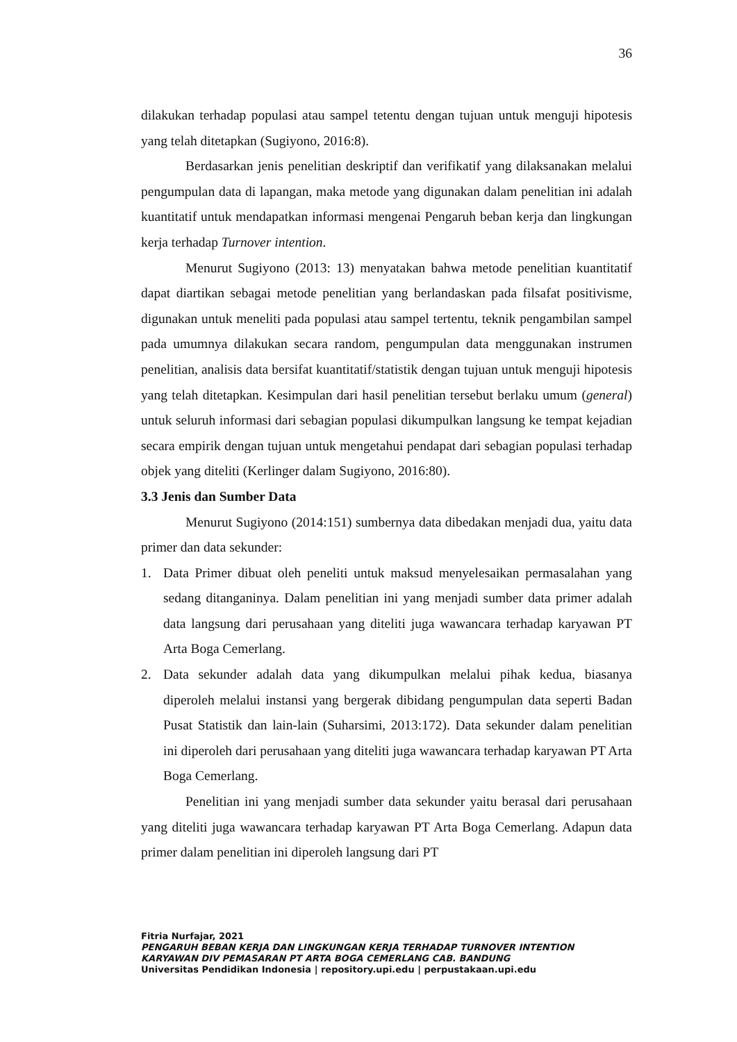36
dilakukan terhadap populasi atau sampel tetentu dengan tujuan untuk menguji hipotesis yang telah ditetapkan (Sugiyono, 2016:8).
Berdasarkan jenis penelitian deskriptif dan verifikatif yang dilaksanakan melalui pengumpulan data di lapangan, maka metode yang digunakan dalam penelitian ini adalah kuantitatif untuk mendapatkan informasi mengenai Pengaruh beban kerja dan lingkungan kerja terhadap Turnover intention.
Menurut Sugiyono (2013: 13) menyatakan bahwa metode penelitian kuantitatif dapat diartikan sebagai metode penelitian yang berlandaskan pada filsafat positivisme, digunakan untuk meneliti pada populasi atau sampel tertentu, teknik pengambilan sampel pada umumnya dilakukan secara random, pengumpulan data menggunakan instrumen penelitian, analisis data bersifat kuantitatif/statistik dengan tujuan untuk menguji hipotesis yang telah ditetapkan. Kesimpulan dari hasil penelitian tersebut berlaku umum (general) untuk seluruh informasi dari sebagian populasi dikumpulkan langsung ke tempat kejadian secara empirik dengan tujuan untuk mengetahui pendapat dari sebagian populasi terhadap objek yang diteliti (Kerlinger dalam Sugiyono, 2016:80).
3.3 Jenis dan Sumber Data
Menurut Sugiyono (2014:151) sumbernya data dibedakan menjadi dua, yaitu data primer dan data sekunder:
1. Data Primer dibuat oleh peneliti untuk maksud menyelesaikan permasalahan yang sedang ditanganinya. Dalam penelitian ini yang menjadi sumber data primer adalah data langsung dari perusahaan yang diteliti juga wawancara terhadap karyawan PT Arta Boga Cemerlang.
2. Data sekunder adalah data yang dikumpulkan melalui pihak kedua, biasanya diperoleh melalui instansi yang bergerak dibidang pengumpulan data seperti Badan Pusat Statistik dan lain-lain (Suharsimi, 2013:172). Data sekunder dalam penelitian ini diperoleh dari perusahaan yang diteliti juga wawancara terhadap karyawan PT Arta Boga Cemerlang.
Penelitian ini yang menjadi sumber data sekunder yaitu berasal dari perusahaan yang diteliti juga wawancara terhadap karyawan PT Arta Boga Cemerlang. Adapun data primer dalam penelitian ini diperoleh langsung dari PT
Fitria Nurfajar, 2021
PENGARUH BEBAN KERJA DAN LINGKUNGAN KERJA TERHADAP TURNOVER INTENTION
KARYAWAN DIV PEMASARAN PT ARTA BOGA CEMERLANG CAB. BANDUNG
Universitas Pendidikan Indonesia | repository.upi.edu | perpustakaan.upi.edu